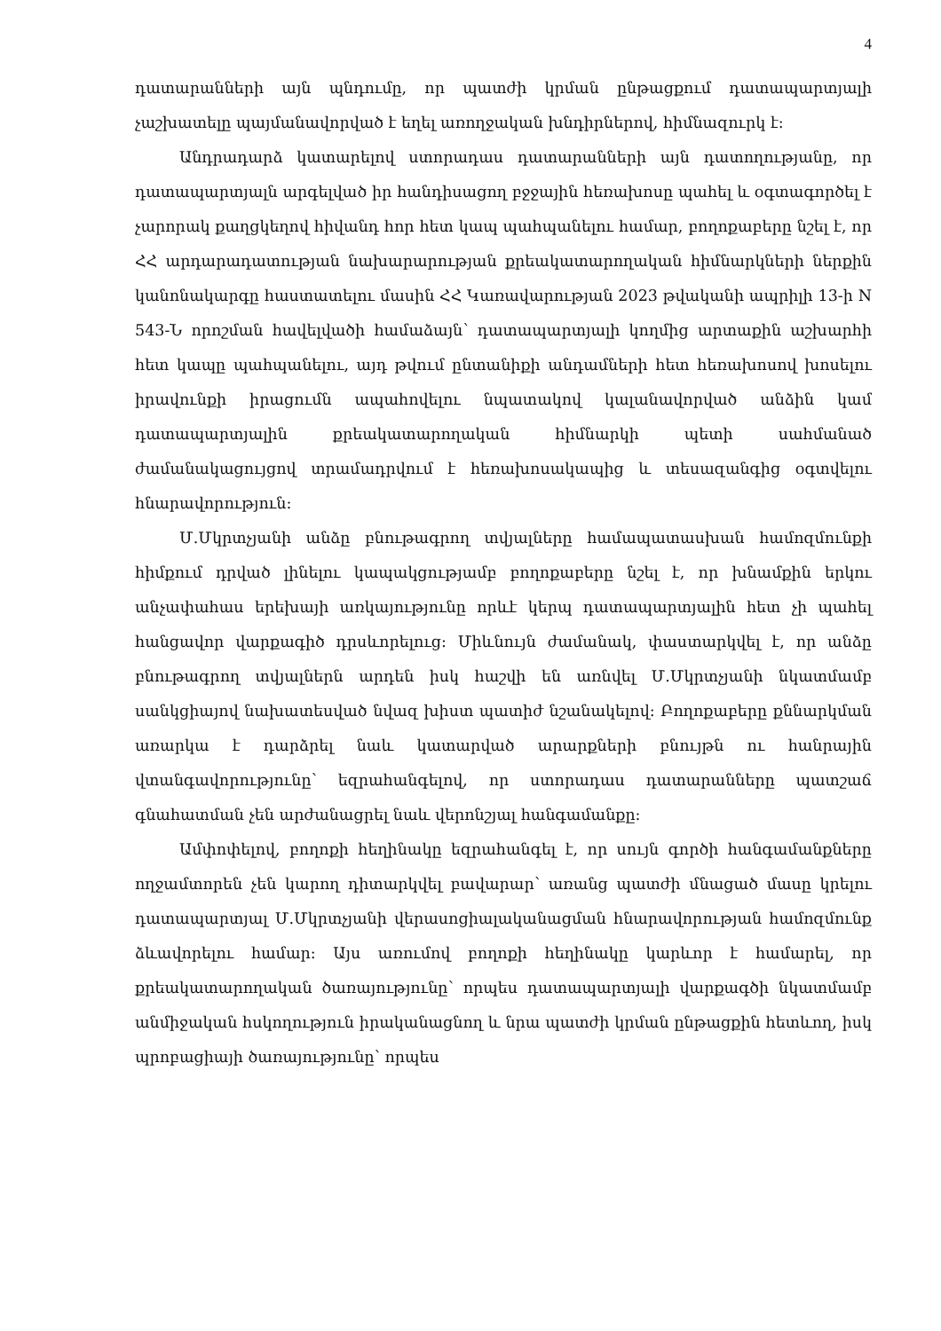4
դատարանների այն պնդումը, որ պատժի կրման ընթացքում դատապարտյալի չաշխատելը պայմանավորված է եղել առողջական խնդիրներով, հիմնազուրկ է:
Անդրադարձ կատարելով ստորադաս դատարանների այն դատողությանը, որ դատապարտյալն արգելված իր հանդիսացող բջջային հեռախոսը պահել և օգտագործել է չարորակ քաղցկեղով հիվանդ հոր հետ կապ պահպանելու համար, բողոքաբերը նշել է, որ ՀՀ արդարադատության նախարարության քրեակատարողական հիմնարկների ներքին կանոնակարգը հաստատելու մասին ՀՀ Կառավարության 2023 թվականի ապրիլի 13-ի N 543-Ն որոշման հավելվածի համաձայն՝ դատապարտյալի կողմից արտաքին աշխարհի հետ կապը պահպանելու, այդ թվում ընտանիքի անդամների հետ հեռախոսով խոսելու իրավունքի իրացումն ապահովելու նպատակով կալանավորված անձին կամ դատապարտյալին քրեակատարողական հիմնարկի պետի սահմանած ժամանակացույցով տրամադրվում է հեռախոսակապից և տեսազանգից օգտվելու հնարավորություն:
Մ.Մկրտչյանի անձը բնութագրող տվյալները համապատասխան համոզմունքի հիմքում դրված լինելու կապակցությամբ բողոքաբերը նշել է, որ խնամքին երկու անչափահաս երեխայի առկայությունը որևէ կերպ դատապարտյալին հետ չի պահել հանցավոր վարքագիծ դրսևորելուց: Միևնույն ժամանակ, փաստարկվել է, որ անձը բնութագրող տվյալներն արդեն իսկ հաշվի են առնվել Մ.Մկրտչյանի նկատմամբ սանկցիայով նախատեսված նվազ խիստ պատիժ նշանակելով: Բողոքաբերը քննարկման առարկա է դարձրել նաև կատարված արարքների բնույթն ու հանրային վտանգավորությունը՝ եզրահանգելով, որ ստորադաս դատարանները պատշաճ գնահատման չեն արժանացրել նաև վերոնշյալ հանգամանքը:
Ամփոփելով, բողոքի հեղինակը եզրահանգել է, որ սույն գործի հանգամանքները ողջամտորեն չեն կարող դիտարկվել բավարար՝ առանց պատժի մնացած մասը կրելու դատապարտյալ Մ.Մկրտչյանի վերասոցիալականացման հնարավորության համոզմունք ձևավորելու համար: Այս առումով բողոքի հեղինակը կարևոր է համարել, որ քրեակատարողական ծառայությունը՝ որպես դատապարտյալի վարքագծի նկատմամբ անմիջական հսկողություն իրականացնող և նրա պատժի կրման ընթացքին հետևող, իսկ պրոբացիայի ծառայությունը՝ որպես